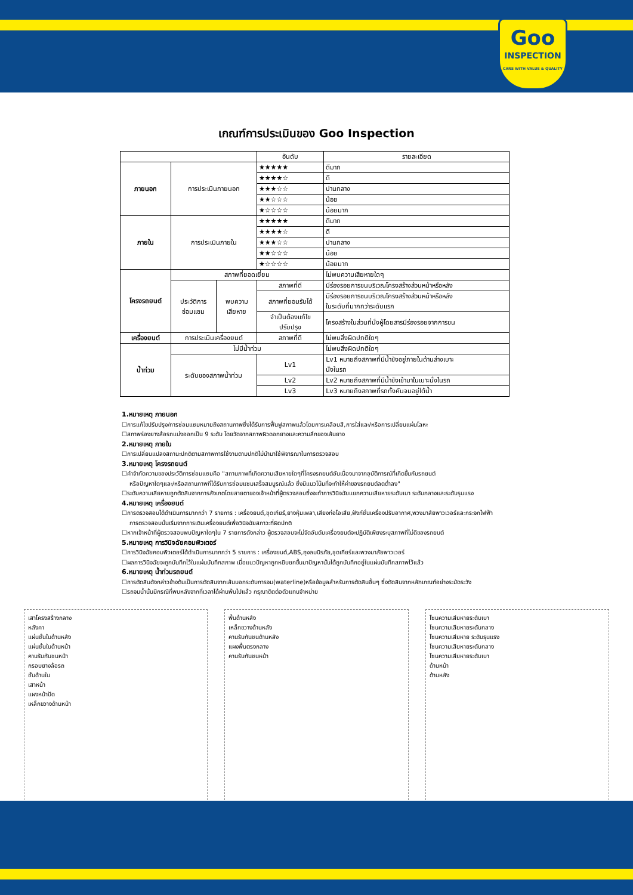Goo
INSPECTION
CARS WITH VALUE & QUALITY
เกณฑ์การประเมินของ Goo Inspection
| | | | อันดับ | รายละเอียด |
| --- | --- | --- | --- | --- |
| ภายนอก | การประเมินภายนอก | | ★★★★★ | ดีมาก |
| | | | ★★★★☆ | ดี |
| | | | ★★★☆☆ | ปานกลาง |
| | | | ★★☆☆☆ | น้อย |
| | | | ★☆☆☆☆ | น้อยมาก |
| ภายใน | การประเมินภายใน | | ★★★★★ | ดีมาก |
| | | | ★★★★☆ | ดี |
| | | | ★★★☆☆ | ปานกลาง |
| | | | ★★☆☆☆ | น้อย |
| | | | ★☆☆☆☆ | น้อยมาก |
| โครงรถยนต์ | สภาพที่ยอดเยี่ยม | | | ไม่พบความเสียหายใดๆ |
| | ประวัติการ ซ่อมแซม | พบความ เสียหาย | สภาพที่ดี | มีร่องรอยการชนบริเวณโครงสร้างส่วนหน้าหรือหลัง |
| | | | สภาพที่ยอมรับได้ | มีร่องรอยการชนบริเวณโครงสร้างส่วนหน้าหรือหลัง ในระดับที่มากกว่าระดับแรก |
| | | | จำเป็นต้องแก้ไข ปรับปรุง | โครงสร้างในส่วนที่นั่งผู้โดยสารมีร่องรอยจากการชน |
| เครื่องยนต์ | การประเมินเครื่องยนต์ | | สภาพที่ดี | ไม่พบสิ่งผิดปกติใดๆ |
| น้ำท่วม | ไม่มีน้ำท่วม | | | ไม่พบสิ่งผิดปกติใดๆ |
| | ระดับของสภาพน้ำท่วม | | Lv1 | Lv1 หมายถึงสภาพที่มีน้ำขังอยู่ภายในด้านล่างเบาะ นั่งในรถ |
| | | | Lv2 | Lv2 หมายถึงสภาพที่มีน้ำขังเข้ามาในเบาะนั่งในรถ |
| | | | Lv3 | Lv3 หมายถึงสภาพที่รถทั้งคันจมอยู่ใต้น้ำ |
1.หมายเหตุ ภายนอก
☐การแก้ไขปรับปรุง/การซ่อมแซมหมายถึงสถานภาพซึ่งได้รับการฟื้นฟูสภาพแล้วโดยการเคลือบสี,การใส่และ/หรือการเปลี่ยนแผ่นโลหะ
☐สภาพร่องยางล้อรถแบ่งออกเป็น 9 ระดับ โดยวัดจากสภาพผิวดอกยางและความลึกของเส้นยาง
2.หมายเหตุ ภายใน
☐การเปลี่ยนแปลงสถานะปกติตามสภาพการใช้งานตามปกติไม่นำมาใช้พิจารณาในการตรวจสอบ
3.หมายเหตุ โครงรถยนต์
☐คำจำกัดความของประวัติการซ่อมแซมคือ "สถานภาพที่เกิดความเสียหายใดๆที่โครงรถยนต์อันเนื่องมาจากอุบัติการณ์ที่เกิดขึ้นกับรถยนต์
หรือปัญหาใดๆและ/หรือสถานภาพที่ได้รับการซ่อมแซมเสร็จสมบูรณ์แล้ว ซึ่งมีแนวโน้มที่จะทำให้ค่าของรถยนต์ลดต่ำลง"
☐ระดับความเสียหายถูกตัดสินจากการสังเกตโดยสายตาของเจ้าหน้าที่ผู้ตรวจสอบซึ่งจะทำการวินิจฉัยแยกความเสียหายระดับเบา ระดับกลางและระดับรุนแรง
4.หมายเหตุ เครื่องยนต์
☐การตรวจสอบได้ดำเนินการมากกว่า 7 รายการ : เครื่องยนต์,ชุดเกียร์,ยางหุ้มเพลา,เสียงท่อไอเสีย,ฟังก์ชั่นเครื่องปรับอากาศ,พวงมาลัยพาวเวอร์และกระจกไฟฟ้า
การตรวจสอบนั้นเริ่มจากการเดินเครื่องยนต์เพื่อวินิจฉัยสภาวะที่ผิดปกติ
☐หากเจ้าหน้าที่ผู้ตรวจสอบพบปัญหาใดๆใน 7 รายการดังกล่าว ผู้ตรวจสอบจะไม่จัดอันดับเครื่องยนต์จะปฏิบัติเพียงระบุสภาพที่ไม่ดีของรถยนต์
5.หมายเหตุ การวินิจฉัยคอมพิวเตอร์
☐การวินิจฉัยคอมพิวเตอร์ได้ดำเนินการมากกว่า 5 รายการ : เครื่องยนต์,ABS,ถุงลมนิรภัย,ชุดเกียร์และพวงมาลัยพาวเวอร์
☐ผลการวินิจฉัยจะถูกบันทึกไว้ในแผ่นบันทึกสภาพ เมื่อแนวปัญหาถูกหยิบยกขึ้นมาปัญหานั้นได้ถูกบันทึกอยู่ในแผ่นบันทึกสภาพไว้แล้ว
6.หมายเหตุ น้ำท่วมรถยนต์
☐การตัดสินดังกล่าวข้างต้นเป็นการตัดสินจากเส้นบอกระดับการจม(waterline)หรือข้อมูลสำหรับการตัดสินอื่นๆ ซึ่งตัดสินจากหลักเกณฑ์อย่างระมัดระวัง
☐รถจมน้ำนั้นมีกรณีที่พบหลังจากที่เวลาได้ผ่านพ้นไปแล้ว กรุณาติดต่อตัวแทนจำหน่าย
เสาโครงสร้างกลาง
หลังคา
แผ่นชั้นในด้านหลัง
แผ่นชั้นในด้านหน้า
คานรับกันชนหน้า
กรอบยางล้อรถ
ชั้นด้านใน
เสาหน้า
แผงหน้าปัด
เหล็กขวางด้านหน้า
พื้นด้านหลัง
เหล็กขวางด้านหลัง
คานรับกันชนด้านหลัง
แผงพื้นตรงกลาง
คานรับกันชนหน้า
โซนความเสียหายระดับเบา
โซนความเสียหายระดับกลาง
โซนความเสียหาย ระดับรุนแรง
โซนความเสียหายระดับกลาง
โซนความเสียหายระดับเบา
ด้านหน้า
ด้านหลัง